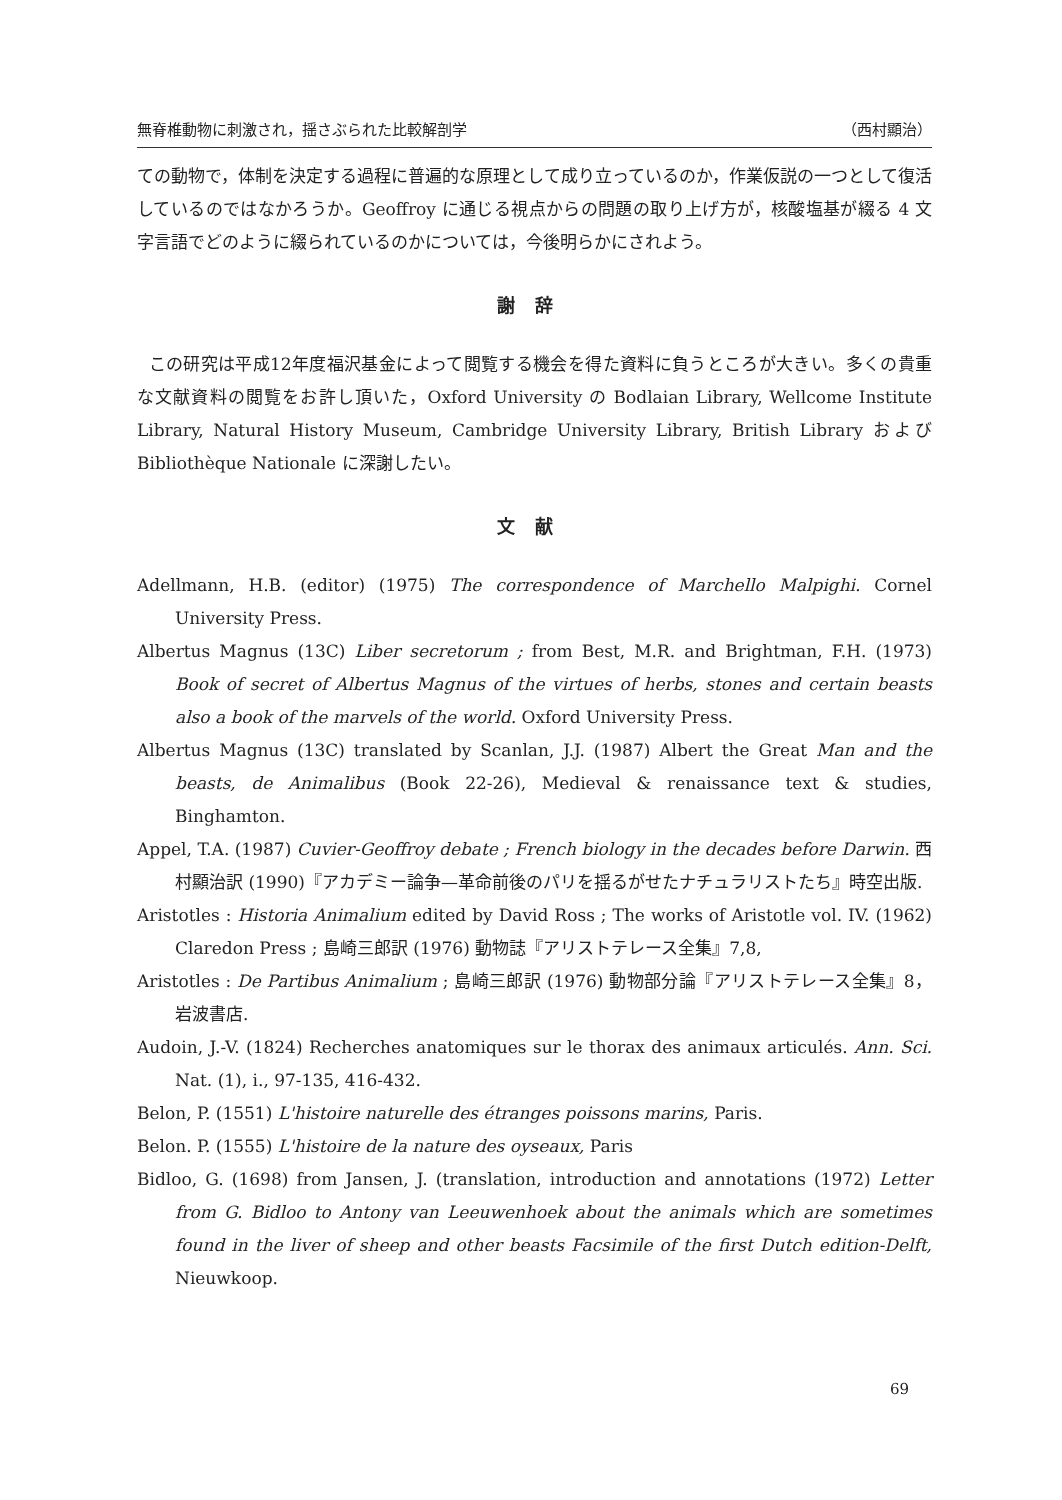無脊椎動物に刺激され，揺さぶられた比較解剖学 （西村顯治）
ての動物で，体制を決定する過程に普遍的な原理として成り立っているのか，作業仮説の一つとして復活しているのではなかろうか。Geoffroy に通じる視点からの問題の取り上げ方が，核酸塩基が綴る 4 文字言語でどのように綴られているのかについては，今後明らかにされよう。
謝辞
この研究は平成12年度福沢基金によって閲覧する機会を得た資料に負うところが大きい。多くの貴重な文献資料の閲覧をお許し頂いた，Oxford University の Bodlaian Library, Wellcome Institute Library, Natural History Museum, Cambridge University Library, British Library および Bibliothèque Nationale に深謝したい。
文献
Adellmann, H.B. (editor) (1975) The correspondence of Marchello Malpighi. Cornel University Press.
Albertus Magnus (13C) Liber secretorum ; from Best, M.R. and Brightman, F.H. (1973) Book of secret of Albertus Magnus of the virtues of herbs, stones and certain beasts also a book of the marvels of the world. Oxford University Press.
Albertus Magnus (13C) translated by Scanlan, J.J. (1987) Albert the Great Man and the beasts, de Animalibus (Book 22-26), Medieval & renaissance text & studies, Binghamton.
Appel, T.A. (1987) Cuvier-Geoffroy debate ; French biology in the decades before Darwin. 西村顯治訳 (1990)『アカデミー論争—革命前後のパリを揺るがせたナチュラリストたち』時空出版.
Aristotles : Historia Animalium edited by David Ross ; The works of Aristotle vol. IV. (1962) Claredon Press ; 島崎三郎訳 (1976) 動物誌『アリストテレース全集』7,8,
Aristotles : De Partibus Animalium ; 島崎三郎訳 (1976) 動物部分論『アリストテレース全集』8，岩波書店.
Audoin, J.-V. (1824) Recherches anatomiques sur le thorax des animaux articulés. Ann. Sci. Nat. (1), i., 97-135, 416-432.
Belon, P. (1551) L'histoire naturelle des étranges poissons marins, Paris.
Belon. P. (1555) L'histoire de la nature des oyseaux, Paris
Bidloo, G. (1698) from Jansen, J. (translation, introduction and annotations (1972) Letter from G. Bidloo to Antony van Leeuwenhoek about the animals which are sometimes found in the liver of sheep and other beasts Facsimile of the first Dutch edition-Delft, Nieuwkoop.
69